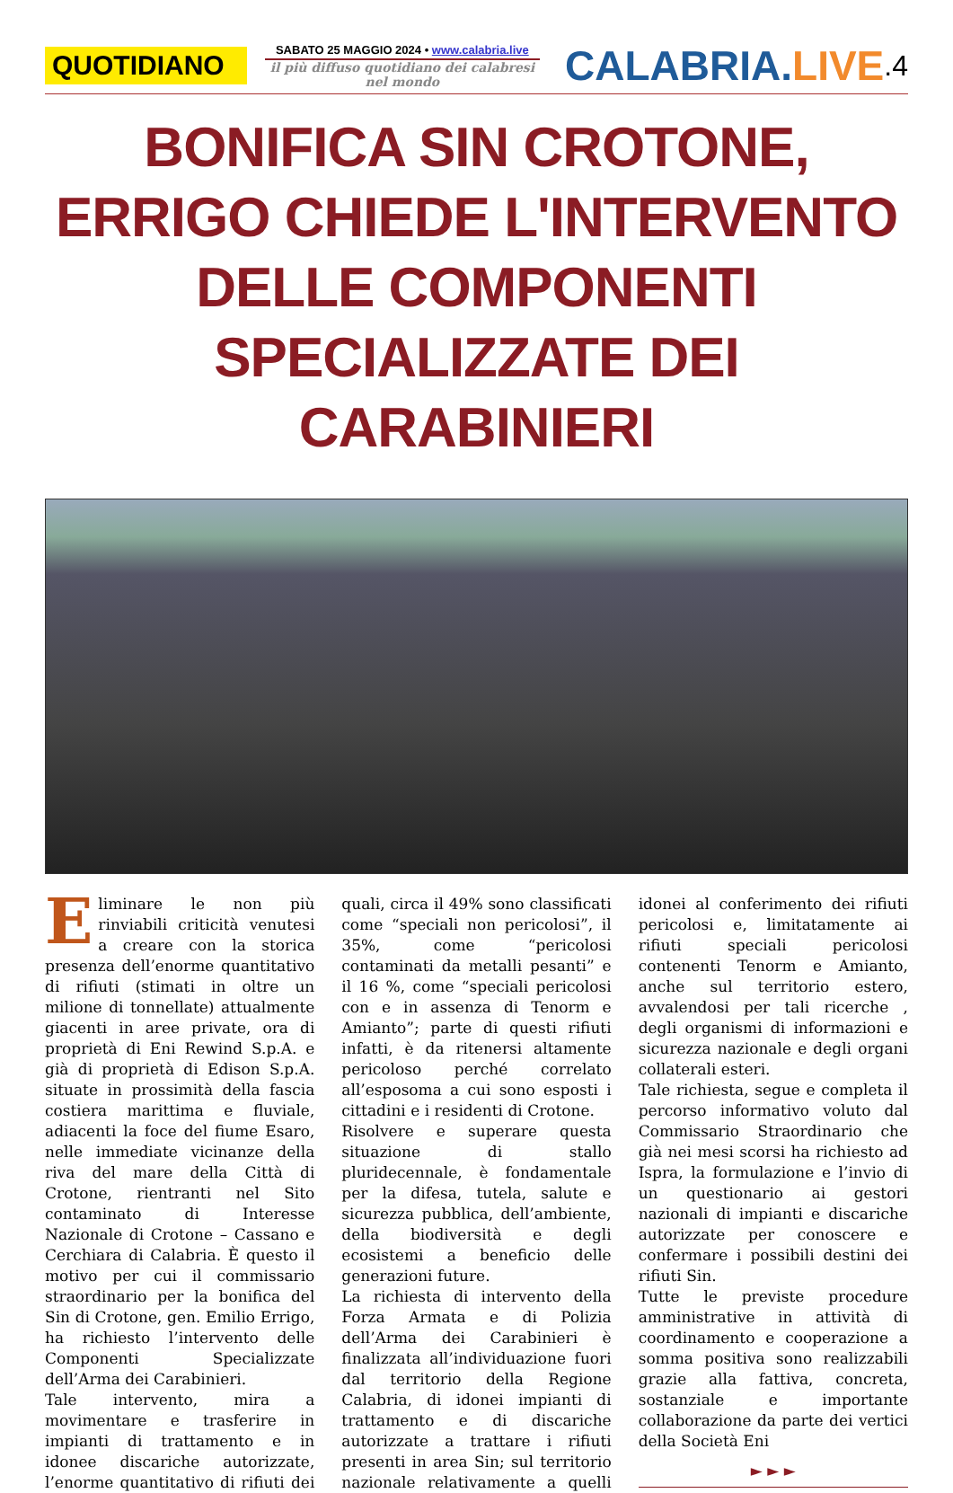QUOTIDIANO
SABATO 25 MAGGIO 2024 • www.calabria.live
il più diffuso quotidiano dei calabresi nel mondo
CALABRIA.LIVE
.4
BONIFICA SIN CROTONE, ERRIGO CHIEDE L'INTERVENTO DELLE COMPONENTI SPECIALIZZATE DEI CARABINIERI
Eliminare le non più rinviabili criticità venutesi a creare con la storica presenza dell’enorme quantitativo di rifiuti (stimati in oltre un milione di tonnellate) attualmente giacenti in aree private, ora di proprietà di Eni Rewind S.p.A. e già di proprietà di Edison S.p.A. situate in prossimità della fascia costiera marittima e fluviale, adiacenti la foce del fiume Esaro, nelle immediate vicinanze della riva del mare della Città di Crotone, rientranti nel Sito contaminato di Interesse Nazionale di Crotone – Cassano e Cerchiara di Calabria. È questo il motivo per cui il commissario straordinario per la bonifica del Sin di Crotone, gen. Emilio Errigo, ha richiesto l’intervento delle Componenti Specializzate dell’Arma dei Carabinieri.
Tale intervento, mira a movimentare e trasferire in impianti di trattamento e in idonee discariche autorizzate, l’enorme quantitativo di rifiuti dei quali, circa il 49% sono classificati come “speciali non pericolosi”, il 35%, come “pericolosi contaminati da metalli pesanti” e il 16 %, come “speciali pericolosi con e in assenza di Tenorm e Amianto”; parte di questi rifiuti infatti, è da ritenersi altamente pericoloso perché correlato all’esposoma a cui sono esposti i cittadini e i residenti di Crotone.
Risolvere e superare questa situazione di stallo pluridecennale, è fondamentale per la difesa, tutela, salute e sicurezza pubblica, dell’ambiente, della biodiversità e degli ecosistemi a beneficio delle generazioni future.
La richiesta di intervento della Forza Armata e di Polizia dell’Arma dei Carabinieri è finalizzata all’individuazione fuori dal territorio della Regione Calabria, di idonei impianti di trattamento e di discariche autorizzate a trattare i rifiuti presenti in area Sin; sul territorio nazionale relativamente a quelli idonei al conferimento dei rifiuti pericolosi e, limitatamente ai rifiuti speciali pericolosi contenenti Tenorm e Amianto, anche sul territorio estero, avvalendosi per tali ricerche , degli organismi di informazioni e sicurezza nazionale e degli organi collaterali esteri.
Tale richiesta, segue e completa il percorso informativo voluto dal Commissario Straordinario che già nei mesi scorsi ha richiesto ad Ispra, la formulazione e l’invio di un questionario ai gestori nazionali di impianti e discariche autorizzate per conoscere e confermare i possibili destini dei rifiuti Sin.
Tutte le previste procedure amministrative in attività di coordinamento e cooperazione a somma positiva sono realizzabili grazie alla fattiva, concreta, sostanziale e importante collaborazione da parte dei vertici della Società Eni
► ► ►